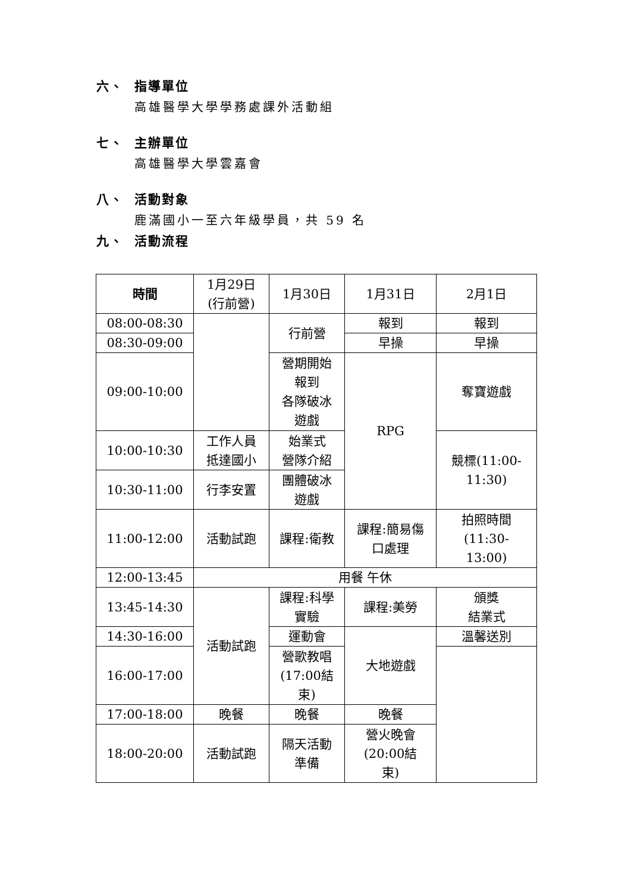六、 指導單位
高雄醫學大學學務處課外活動組
七、 主辦單位
高雄醫學大學雲嘉會
八、 活動對象
鹿滿國小一至六年級學員，共 59 名
九、 活動流程
| 時間 | 1月29日 (行前營) | 1月30日 | 1月31日 | 2月1日 |
| --- | --- | --- | --- | --- |
| 08:00-08:30 | | 行前營 | 報到 | 報到 |
| 08:30-09:00 | | | 早操 | 早操 |
| 09:00-10:00 | | 營期開始 報到 各隊破冰 遊戲 | RPG | 奪寶遊戲 |
| 10:00-10:30 | 工作人員 抵達國小 | 始業式 營隊介紹 | | 競標(11:00- 11:30) |
| 10:30-11:00 | 行李安置 | 團體破冰 遊戲 | | |
| 11:00-12:00 | 活動試跑 | 課程:衛教 | 課程:簡易傷 口處理 | 拍照時間 (11:30- 13:00) |
| 12:00-13:45 | 用餐 午休 | | | |
| 13:45-14:30 | 活動試跑 | 課程:科學 實驗 | 課程:美勞 | 頒獎 結業式 |
| 14:30-16:00 | | 運動會 | 大地遊戲 | 溫馨送別 |
| 16:00-17:00 | | 營歌教唱 (17:00結 束) | | |
| 17:00-18:00 | 晚餐 | 晚餐 | 晚餐 | |
| 18:00-20:00 | 活動試跑 | 隔天活動 準備 | 營火晚會 (20:00結 束) | |